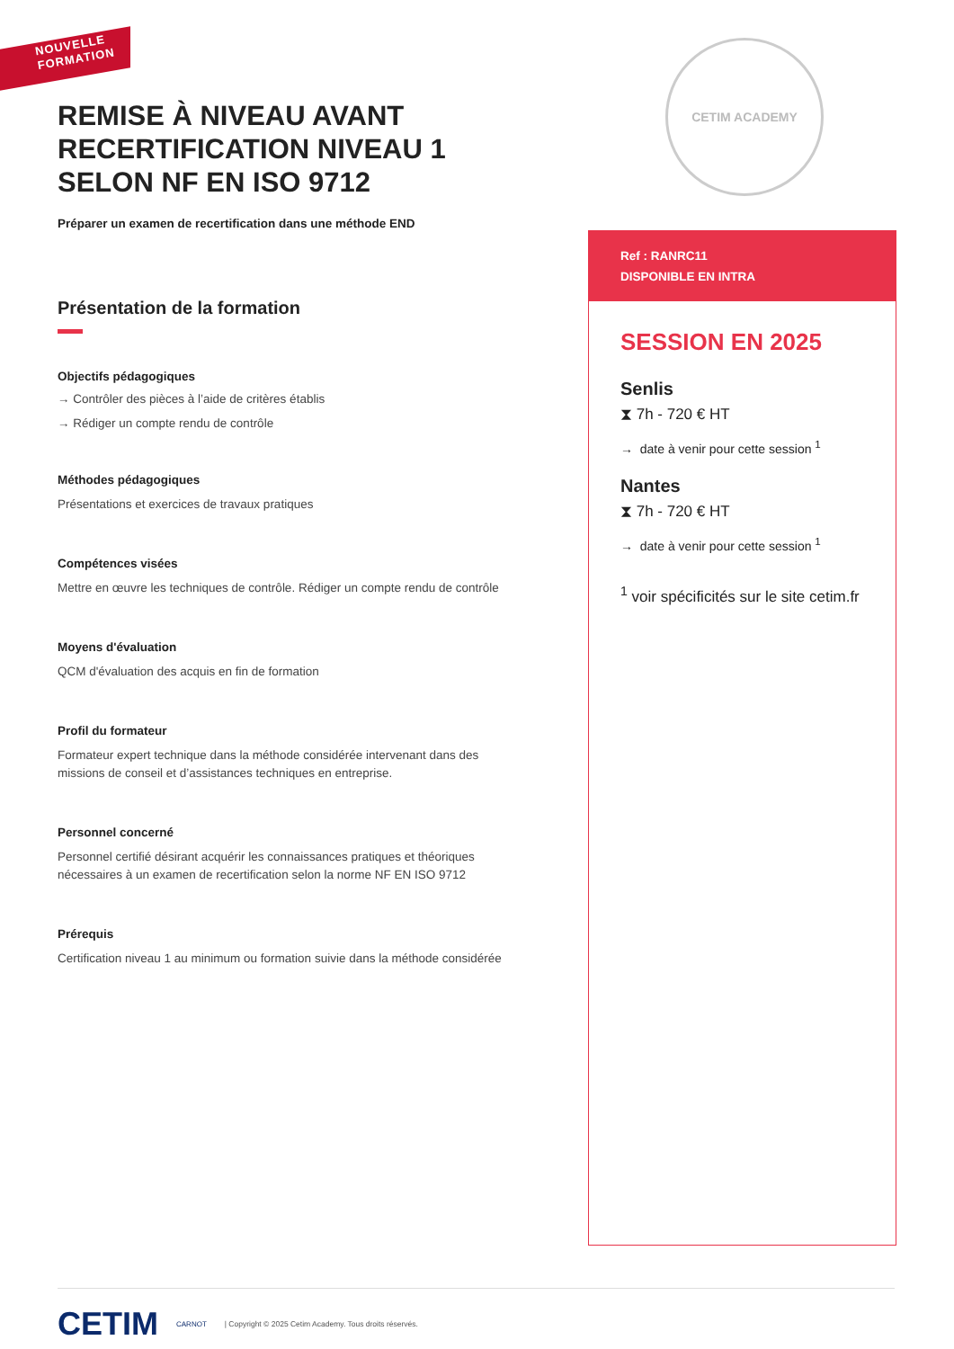NOUVELLE
FORMATION
CETIM ACADEMY
REMISE À NIVEAU AVANT RECERTIFICATION NIVEAU 1 SELON NF EN ISO 9712
Préparer un examen de recertification dans une méthode END
Présentation de la formation
Objectifs pédagogiques
→ Contrôler des pièces à l’aide de critères établis
→ Rédiger un compte rendu de contrôle
Méthodes pédagogiques
Présentations et exercices de travaux pratiques
Compétences visées
Mettre en œuvre les techniques de contrôle. Rédiger un compte rendu de contrôle
Moyens d'évaluation
QCM d'évaluation des acquis en fin de formation
Profil du formateur
Formateur expert technique dans la méthode considérée intervenant dans des missions de conseil et d’assistances techniques en entreprise.
Personnel concerné
Personnel certifié désirant acquérir les connaissances pratiques et théoriques nécessaires à un examen de recertification selon la norme NF EN ISO 9712
Prérequis
Certification niveau 1 au minimum ou formation suivie dans la méthode considérée
Ref : RANRC11
DISPONIBLE EN INTRA
SESSION EN 2025
Senlis
⧗ 7h - 720 € HT
→ date à venir pour cette session <sup>1</sup>
Nantes
⧗ 7h - 720 € HT
→ date à venir pour cette session <sup>1</sup>
<sup>1</sup> voir spécificités sur le site cetim.fr
CETIM CARNOT | Copyright © 2025 Cetim Academy. Tous droits réservés.